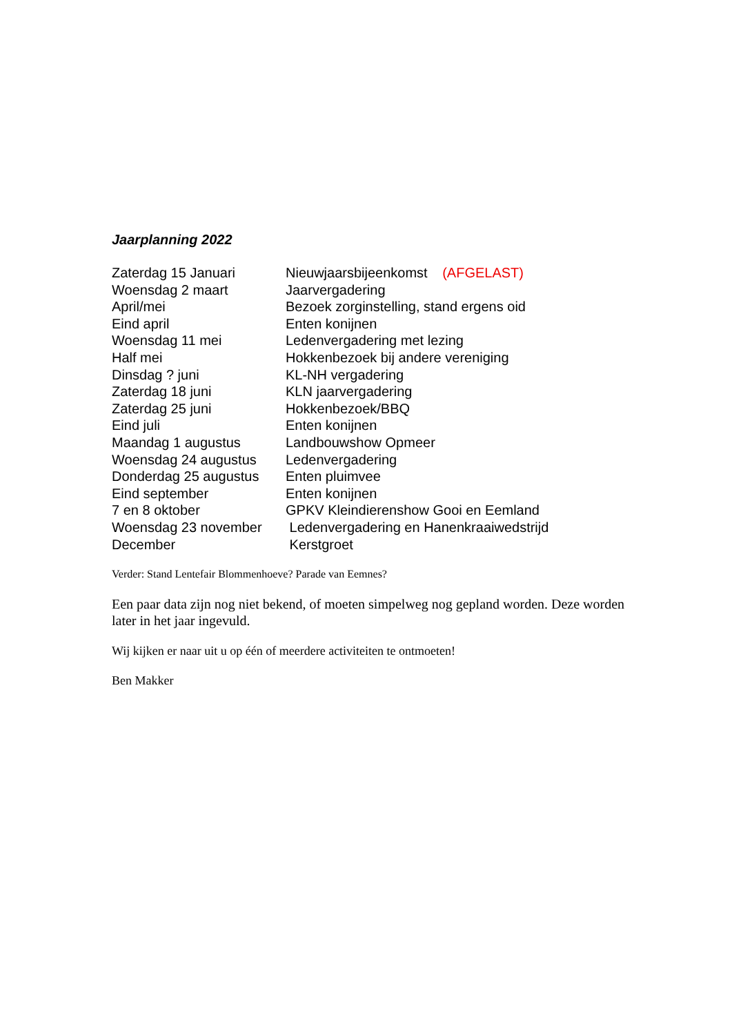Jaarplanning 2022
Zaterdag 15 Januari Nieuwjaarsbijeenkomst (AFGELAST)
Woensdag 2 maart Jaarvergadering
April/mei Bezoek zorginstelling, stand ergens oid
Eind april Enten konijnen
Woensdag 11 mei Ledenvergadering met lezing
Half mei Hokkenbezoek bij andere vereniging
Dinsdag ? juni KL-NH vergadering
Zaterdag 18 juni KLN jaarvergadering
Zaterdag 25 juni Hokkenbezoek/BBQ
Eind juli Enten konijnen
Maandag 1 augustus Landbouwshow Opmeer
Woensdag 24 augustus Ledenvergadering
Donderdag 25 augustus Enten pluimvee
Eind september Enten konijnen
7 en 8 oktober GPKV Kleindierenshow Gooi en Eemland
Woensdag 23 november Ledenvergadering en Hanenkraaiwedstrijd
December Kerstgroet
Verder: Stand Lentefair Blommenhoeve? Parade van Eemnes?
Een paar data zijn nog niet bekend, of moeten simpelweg nog gepland worden. Deze worden later in het jaar ingevuld.
Wij kijken er naar uit u op één of meerdere activiteiten te ontmoeten!
Ben Makker